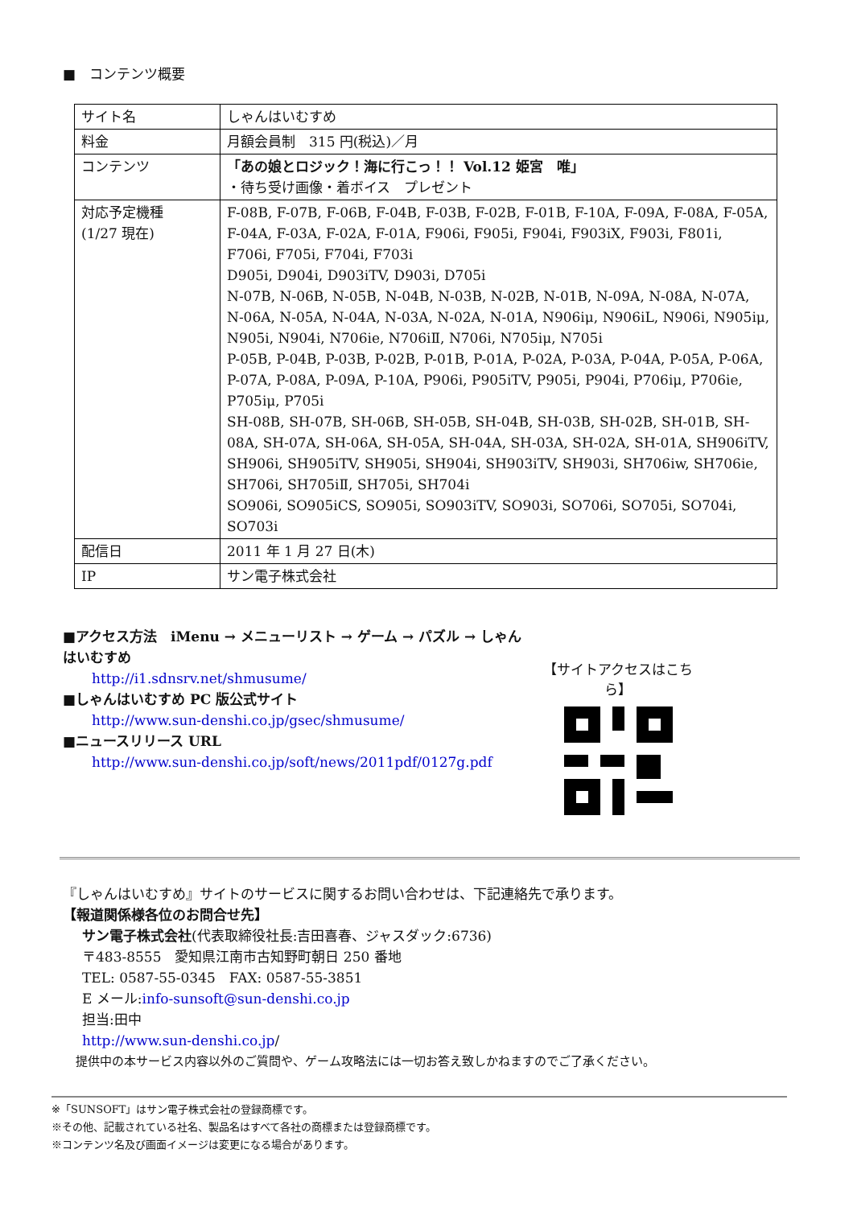■　コンテンツ概要
| サイト名 | しゃんはいむすめ |
| 料金 | 月額会員制 315 円(税込)／月 |
| コンテンツ | 「あの娘とロジック！海に行こっ！！ Vol.12 姫宮 唯」 ・待ち受け画像・着ボイス プレゼント |
| 対応予定機種 (1/27 現在) | F-08B, F-07B, F-06B, F-04B, F-03B, F-02B, F-01B, F-10A, F-09A, F-08A, F-05A, F-04A, F-03A, F-02A, F-01A, F906i, F905i, F904i, F903iX, F903i, F801i, F706i, F705i, F704i, F703i D905i, D904i, D903iTV, D903i, D705i N-07B, N-06B, N-05B, N-04B, N-03B, N-02B, N-01B, N-09A, N-08A, N-07A, N-06A, N-05A, N-04A, N-03A, N-02A, N-01A, N906iμ, N906iL, N906i, N905iμ, N905i, N904i, N706ie, N706iⅡ, N706i, N705iμ, N705i P-05B, P-04B, P-03B, P-02B, P-01B, P-01A, P-02A, P-03A, P-04A, P-05A, P-06A, P-07A, P-08A, P-09A, P-10A, P906i, P905iTV, P905i, P904i, P706iμ, P706ie, P705iμ, P705i SH-08B, SH-07B, SH-06B, SH-05B, SH-04B, SH-03B, SH-02B, SH-01B, SH-08A, SH-07A, SH-06A, SH-05A, SH-04A, SH-03A, SH-02A, SH-01A, SH906iTV, SH906i, SH905iTV, SH905i, SH904i, SH903iTV, SH903i, SH706iw, SH706ie, SH706i, SH705iⅡ, SH705i, SH704i SO906i, SO905iCS, SO905i, SO903iTV, SO903i, SO706i, SO705i, SO704i, SO703i |
| 配信日 | 2011 年 1 月 27 日(木) |
| IP | サン電子株式会社 |
■アクセス方法　iMenu → メニューリスト → ゲーム → パズル → しゃんはいむすめ
http://i1.sdnsrv.net/shmusume/
■しゃんはいむすめ PC 版公式サイト
http://www.sun-denshi.co.jp/gsec/shmusume/
■ニュースリリース URL
http://www.sun-denshi.co.jp/soft/news/2011pdf/0127g.pdf
【サイトアクセスはこちら】
『しゃんはいむすめ』サイトのサービスに関するお問い合わせは、下記連絡先で承ります。
【報道関係様各位のお問合せ先】
サン電子株式会社(代表取締役社長:吉田喜春、ジャスダック:6736)
〒483-8555　愛知県江南市古知野町朝日 250 番地
TEL: 0587-55-0345　FAX: 0587-55-3851
E メール:info-sunsoft@sun-denshi.co.jp
担当:田中
http://www.sun-denshi.co.jp/
提供中の本サービス内容以外のご質問や、ゲーム攻略法には一切お答え致しかねますのでご了承ください。
※「SUNSOFT」はサン電子株式会社の登録商標です。
※その他、記載されている社名、製品名はすべて各社の商標または登録商標です。
※コンテンツ名及び画面イメージは変更になる場合があります。